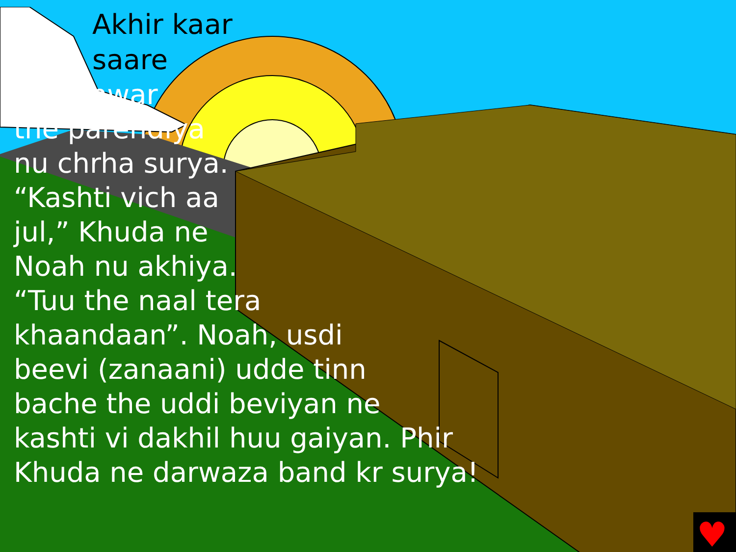♥
Akhir kaar
saare
janwar
the parendiya
nu chrha surya.
“Kashti vich aa
jul,” Khuda ne
Noah nu akhiya.
“Tuu the naal tera
khaandaan”. Noah, usdi
beevi (zanaani) udde tinn
bache the uddi beviyan ne
kashti vi dakhil huu gaiyan. Phir
Khuda ne darwaza band kr surya!